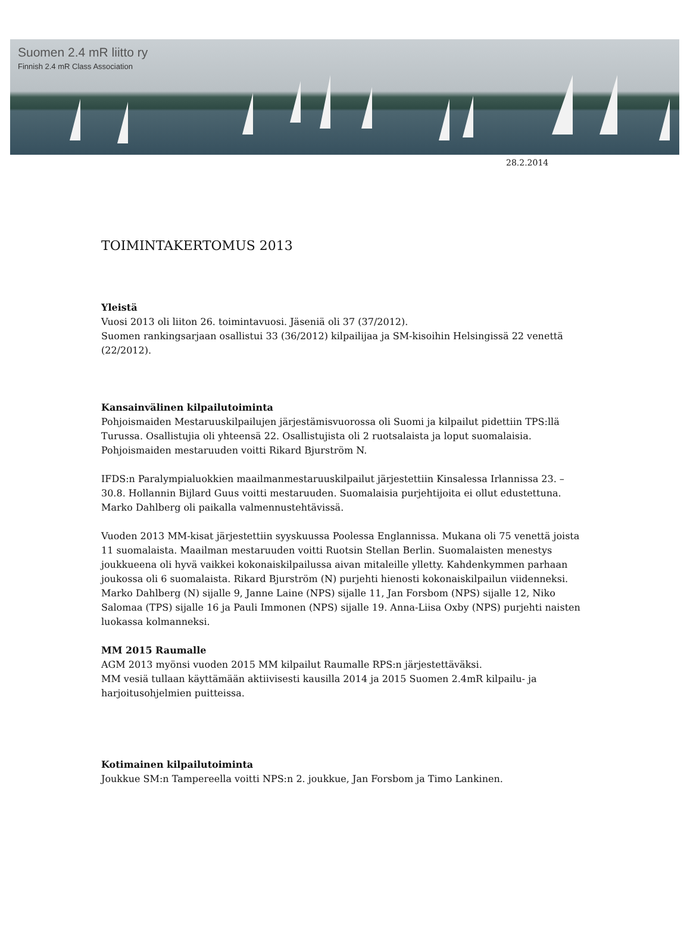Suomen 2.4 mR liitto ry
Finnish 2.4 mR Class Association
28.2.2014
TOIMINTAKERTOMUS 2013
Yleistä
Vuosi 2013 oli liiton 26. toimintavuosi. Jäseniä oli 37 (37/2012).
Suomen rankingsarjaan osallistui 33 (36/2012) kilpailijaa ja SM-kisoihin Helsingissä 22 venettä (22/2012).
Kansainvälinen kilpailutoiminta
Pohjoismaiden Mestaruuskilpailujen järjestämisvuorossa oli Suomi ja kilpailut pidettiin TPS:llä Turussa. Osallistujia oli yhteensä 22. Osallistujista oli 2 ruotsalaista ja loput suomalaisia. Pohjoismaiden mestaruuden voitti Rikard Bjurström N.
IFDS:n Paralympialuokkien maailmanmestaruuskilpailut järjestettiin Kinsalessa Irlannissa 23. – 30.8. Hollannin Bijlard Guus voitti mestaruuden. Suomalaisia purjehtijoita ei ollut edustettuna. Marko Dahlberg oli paikalla valmennustehtävissä.
Vuoden 2013 MM-kisat järjestettiin syyskuussa Poolessa Englannissa. Mukana oli 75 venettä joista 11 suomalaista. Maailman mestaruuden voitti Ruotsin Stellan Berlin. Suomalaisten menestys joukkueena oli hyvä vaikkei kokonaiskilpailussa aivan mitaleille ylletty. Kahdenkymmen parhaan joukossa oli 6 suomalaista. Rikard Bjurström (N) purjehti hienosti kokonaiskilpailun viidenneksi. Marko Dahlberg (N) sijalle 9, Janne Laine (NPS) sijalle 11, Jan Forsbom (NPS) sijalle 12, Niko Salomaa (TPS) sijalle 16 ja Pauli Immonen (NPS) sijalle 19. Anna-Liisa Oxby (NPS) purjehti naisten luokassa kolmanneksi.
MM 2015 Raumalle
AGM 2013 myönsi vuoden 2015 MM kilpailut Raumalle RPS:n järjestettäväksi.
MM vesiä tullaan käyttämään aktiivisesti kausilla 2014 ja 2015 Suomen 2.4mR kilpailu- ja harjoitusohjelmien puitteissa.
Kotimainen kilpailutoiminta
Joukkue SM:n Tampereella voitti NPS:n 2. joukkue, Jan Forsbom ja Timo Lankinen.